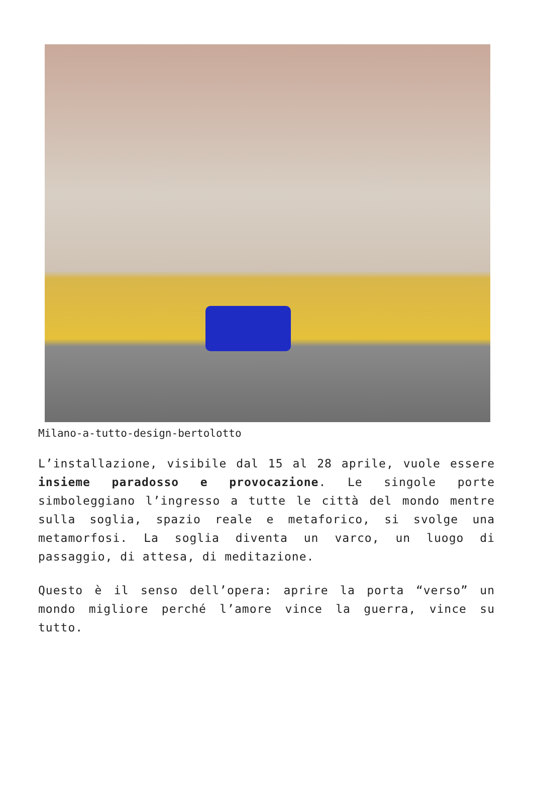Milano-a-tutto-design-bertolotto
L’installazione, visibile dal 15 al 28 aprile, vuole essere insieme paradosso e provocazione. Le singole porte simboleggiano l’ingresso a tutte le città del mondo mentre sulla soglia, spazio reale e metaforico, si svolge una metamorfosi. La soglia diventa un varco, un luogo di passaggio, di attesa, di meditazione.
Questo è il senso dell’opera: aprire la porta “verso” un mondo migliore perché l’amore vince la guerra, vince su tutto.